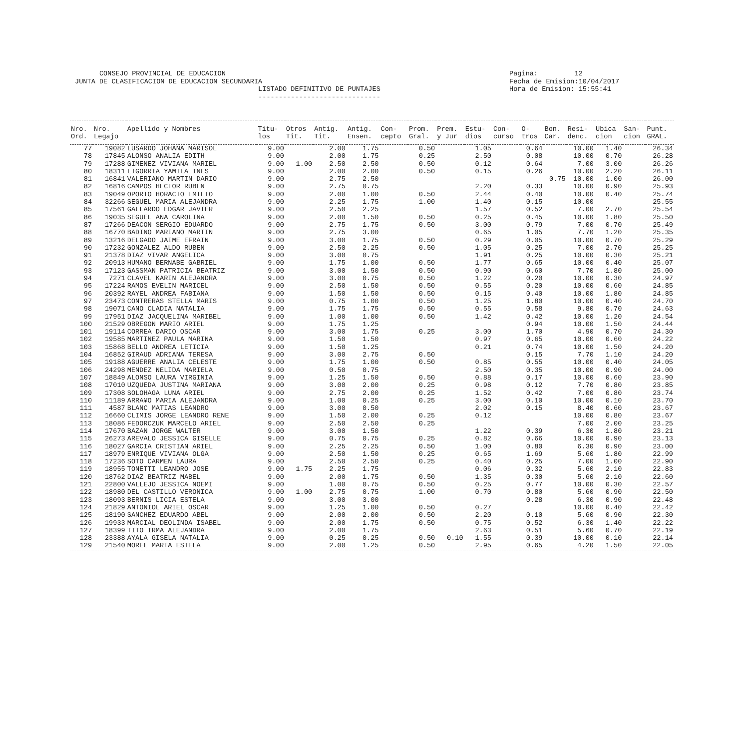CONSEJO PROVINCIAL DE EDUCACION JUNTA DE CLASIFICACION DE EDUCACION SECUNDARIA LISTADO DEFINITIVO DE PUNTAJES ------------------------------
Pagina: 12 Fecha de Emision:10/04/2017 Hora de Emision: 15:55:41
| Nro. Ord. | Nro. Legajo | Apellido y Nombres | Titu- los | Otros Tit. | Antig. Tit. | Antig. Ensen. | Con- cepto | Prom. Gral. | Prem. y Jur | Estu- dios | Con- curso | O- tros | Bon. Car. | Resi- denc. | Ubica cion | San- cion | Punt. GRAL. |
| --- | --- | --- | --- | --- | --- | --- | --- | --- | --- | --- | --- | --- | --- | --- | --- | --- | --- |
| 77 | 19082 | LUSARDO JOHANA MARISOL | 9.00 | | 2.00 | 1.75 | | 0.50 | | 1.05 | | 0.64 | | 10.00 | 1.40 | | 26.34 |
| 78 | 17845 | ALONSO ANALIA EDITH | 9.00 | | 2.00 | 1.75 | | 0.25 | | 2.50 | | 0.08 | | 10.00 | 0.70 | | 26.28 |
| 79 | 17288 | GIMENEZ VIVIANA MARIEL | 9.00 | 1.00 | 2.50 | 2.50 | | 0.50 | | 0.12 | | 0.64 | | 7.00 | 3.00 | | 26.26 |
| 80 | 18311 | LIGORRIA YAMILA INES | 9.00 | | 2.00 | 2.00 | | 0.50 | | 0.15 | | 0.26 | | 10.00 | 2.20 | | 26.11 |
| 81 | 16841 | VALERIANO MARTIN DARIO | 9.00 | | 2.75 | 2.50 | | | | | | | 0.75 | 10.00 | 1.00 | | 26.00 |
| 82 | 16816 | CAMPOS HECTOR RUBEN | 9.00 | | 2.75 | 0.75 | | | | 2.20 | | 0.33 | | 10.00 | 0.90 | | 25.93 |
| 83 | 19049 | OPORTO HORACIO EMILIO | 9.00 | | 2.00 | 1.00 | | 0.50 | | 2.44 | | 0.40 | | 10.00 | 0.40 | | 25.74 |
| 84 | 32266 | SEGUEL MARIA ALEJANDRA | 9.00 | | 2.25 | 1.75 | | 1.00 | | 1.40 | | 0.15 | | 10.00 | | | 25.55 |
| 85 | 17561 | GALLARDO EDGAR JAVIER | 9.00 | | 2.50 | 2.25 | | | | 1.57 | | 0.52 | | 7.00 | 2.70 | | 25.54 |
| 86 | 19035 | SEGUEL ANA CAROLINA | 9.00 | | 2.00 | 1.50 | | 0.50 | | 0.25 | | 0.45 | | 10.00 | 1.80 | | 25.50 |
| 87 | 17266 | DEACON SERGIO EDUARDO | 9.00 | | 2.75 | 1.75 | | 0.50 | | 3.00 | | 0.79 | | 7.00 | 0.70 | | 25.49 |
| 88 | 16770 | BADINO MARIANO MARTIN | 9.00 | | 2.75 | 3.00 | | | | 0.65 | | 1.05 | | 7.70 | 1.20 | | 25.35 |
| 89 | 13216 | DELGADO JAIME EFRAIN | 9.00 | | 3.00 | 1.75 | | 0.50 | | 0.29 | | 0.05 | | 10.00 | 0.70 | | 25.29 |
| 90 | 17232 | GONZALEZ ALDO RUBEN | 9.00 | | 2.50 | 2.25 | | 0.50 | | 1.05 | | 0.25 | | 7.00 | 2.70 | | 25.25 |
| 91 | 21378 | DIAZ VIVAR ANGELICA | 9.00 | | 3.00 | 0.75 | | | | 1.91 | | 0.25 | | 10.00 | 0.30 | | 25.21 |
| 92 | 20913 | HUMANO BERNABE GABRIEL | 9.00 | | 1.75 | 1.00 | | 0.50 | | 1.77 | | 0.65 | | 10.00 | 0.40 | | 25.07 |
| 93 | 17123 | GASSMAN PATRICIA BEATRIZ | 9.00 | | 3.00 | 1.50 | | 0.50 | | 0.90 | | 0.60 | | 7.70 | 1.80 | | 25.00 |
| 94 | 7271 | CLAVEL KARIN ALEJANDRA | 9.00 | | 3.00 | 0.75 | | 0.50 | | 1.22 | | 0.20 | | 10.00 | 0.30 | | 24.97 |
| 95 | 17224 | RAMOS EVELIN MARICEL | 9.00 | | 2.50 | 1.50 | | 0.50 | | 0.55 | | 0.20 | | 10.00 | 0.60 | | 24.85 |
| 96 | 20392 | RAYEL ANDREA FABIANA | 9.00 | | 1.50 | 1.50 | | 0.50 | | 0.15 | | 0.40 | | 10.00 | 1.80 | | 24.85 |
| 97 | 23473 | CONTRERAS STELLA MARIS | 9.00 | | 0.75 | 1.00 | | 0.50 | | 1.25 | | 1.80 | | 10.00 | 0.40 | | 24.70 |
| 98 | 19071 | CANO CLADIA NATALIA | 9.00 | | 1.75 | 1.75 | | 0.50 | | 0.55 | | 0.58 | | 9.80 | 0.70 | | 24.63 |
| 99 | 17951 | DIAZ JACQUELINA MARIBEL | 9.00 | | 1.00 | 1.00 | | 0.50 | | 1.42 | | 0.42 | | 10.00 | 1.20 | | 24.54 |
| 100 | 21529 | OBREGON MARIO ARIEL | 9.00 | | 1.75 | 1.25 | | | | | | 0.94 | | 10.00 | 1.50 | | 24.44 |
| 101 | 19114 | CORREA DARIO OSCAR | 9.00 | | 3.00 | 1.75 | | 0.25 | | 3.00 | | 1.70 | | 4.90 | 0.70 | | 24.30 |
| 102 | 19585 | MARTINEZ PAULA MARINA | 9.00 | | 1.50 | 1.50 | | | | 0.97 | | 0.65 | | 10.00 | 0.60 | | 24.22 |
| 103 | 15868 | BELLO ANDREA LETICIA | 9.00 | | 1.50 | 1.25 | | | | 0.21 | | 0.74 | | 10.00 | 1.50 | | 24.20 |
| 104 | 16852 | GIRAUD ADRIANA TERESA | 9.00 | | 3.00 | 2.75 | | 0.50 | | | | 0.15 | | 7.70 | 1.10 | | 24.20 |
| 105 | 19188 | AGUERRE ANALIA CELESTE | 9.00 | | 1.75 | 1.00 | | 0.50 | | 0.85 | | 0.55 | | 10.00 | 0.40 | | 24.05 |
| 106 | 24298 | MENDEZ NELIDA MARIELA | 9.00 | | 0.50 | 0.75 | | | | 2.50 | | 0.35 | | 10.00 | 0.90 | | 24.00 |
| 107 | 18849 | ALONSO LAURA VIRGINIA | 9.00 | | 1.25 | 1.50 | | 0.50 | | 0.88 | | 0.17 | | 10.00 | 0.60 | | 23.90 |
| 108 | 17010 | UZQUEDA JUSTINA MARIANA | 9.00 | | 3.00 | 2.00 | | 0.25 | | 0.98 | | 0.12 | | 7.70 | 0.80 | | 23.85 |
| 109 | 17308 | SOLOHAGA LUNA ARIEL | 9.00 | | 2.75 | 2.00 | | 0.25 | | 1.52 | | 0.42 | | 7.00 | 0.80 | | 23.74 |
| 110 | 11189 | ARRA¥O MARIA ALEJANDRA | 9.00 | | 1.00 | 0.25 | | 0.25 | | 3.00 | | 0.10 | | 10.00 | 0.10 | | 23.70 |
| 111 | 4587 | BLANC MATIAS LEANDRO | 9.00 | | 3.00 | 0.50 | | | | 2.02 | | 0.15 | | 8.40 | 0.60 | | 23.67 |
| 112 | 16660 | CLIMIS JORGE LEANDRO RENE | 9.00 | | 1.50 | 2.00 | | 0.25 | | 0.12 | | | | 10.00 | 0.80 | | 23.67 |
| 113 | 18086 | FEDORCZUK MARCELO ARIEL | 9.00 | | 2.50 | 2.50 | | 0.25 | | | | | | 7.00 | 2.00 | | 23.25 |
| 114 | 17670 | BAZAN JORGE WALTER | 9.00 | | 3.00 | 1.50 | | | | 1.22 | | 0.39 | | 6.30 | 1.80 | | 23.21 |
| 115 | 26273 | AREVALO JESSICA GISELLE | 9.00 | | 0.75 | 0.75 | | 0.25 | | 0.82 | | 0.66 | | 10.00 | 0.90 | | 23.13 |
| 116 | 18027 | GARCIA CRISTIAN ARIEL | 9.00 | | 2.25 | 2.25 | | 0.50 | | 1.00 | | 0.80 | | 6.30 | 0.90 | | 23.00 |
| 117 | 18979 | ENRIQUE VIVIANA OLGA | 9.00 | | 2.50 | 1.50 | | 0.25 | | 0.65 | | 1.69 | | 5.60 | 1.80 | | 22.99 |
| 118 | 17236 | SOTO CARMEN LAURA | 9.00 | | 2.50 | 2.50 | | 0.25 | | 0.40 | | 0.25 | | 7.00 | 1.00 | | 22.90 |
| 119 | 18955 | TONETTI LEANDRO JOSE | 9.00 | 1.75 | 2.25 | 1.75 | | | | 0.06 | | 0.32 | | 5.60 | 2.10 | | 22.83 |
| 120 | 18762 | DIAZ BEATRIZ MABEL | 9.00 | | 2.00 | 1.75 | | 0.50 | | 1.35 | | 0.30 | | 5.60 | 2.10 | | 22.60 |
| 121 | 22800 | VALLEJO JESSICA NOEMI | 9.00 | | 1.00 | 0.75 | | 0.50 | | 0.25 | | 0.77 | | 10.00 | 0.30 | | 22.57 |
| 122 | 18980 | DEL CASTILLO VERONICA | 9.00 | 1.00 | 2.75 | 0.75 | | 1.00 | | 0.70 | | 0.80 | | 5.60 | 0.90 | | 22.50 |
| 123 | 18093 | BERNIS LICIA ESTELA | 9.00 | | 3.00 | 3.00 | | | | | | 0.28 | | 6.30 | 0.90 | | 22.48 |
| 124 | 21829 | ANTONIOL ARIEL OSCAR | 9.00 | | 1.25 | 1.00 | | 0.50 | | 0.27 | | | | 10.00 | 0.40 | | 22.42 |
| 125 | 18190 | SANCHEZ EDUARDO ABEL | 9.00 | | 2.00 | 2.00 | | 0.50 | | 2.20 | | 0.10 | | 5.60 | 0.90 | | 22.30 |
| 126 | 19933 | MARCIAL DEOLINDA ISABEL | 9.00 | | 2.00 | 1.75 | | 0.50 | | 0.75 | | 0.52 | | 6.30 | 1.40 | | 22.22 |
| 127 | 18399 | TITO IRMA ALEJANDRA | 9.00 | | 2.00 | 1.75 | | | | 2.63 | | 0.51 | | 5.60 | 0.70 | | 22.19 |
| 128 | 23388 | AYALA GISELA NATALIA | 9.00 | | 0.25 | 0.25 | | 0.50 | 0.10 | 1.55 | | 0.39 | | 10.00 | 0.10 | | 22.14 |
| 129 | 21540 | MOREL MARTA ESTELA | 9.00 | | 2.00 | 1.25 | | 0.50 | | 2.95 | | 0.65 | | 4.20 | 1.50 | | 22.05 |